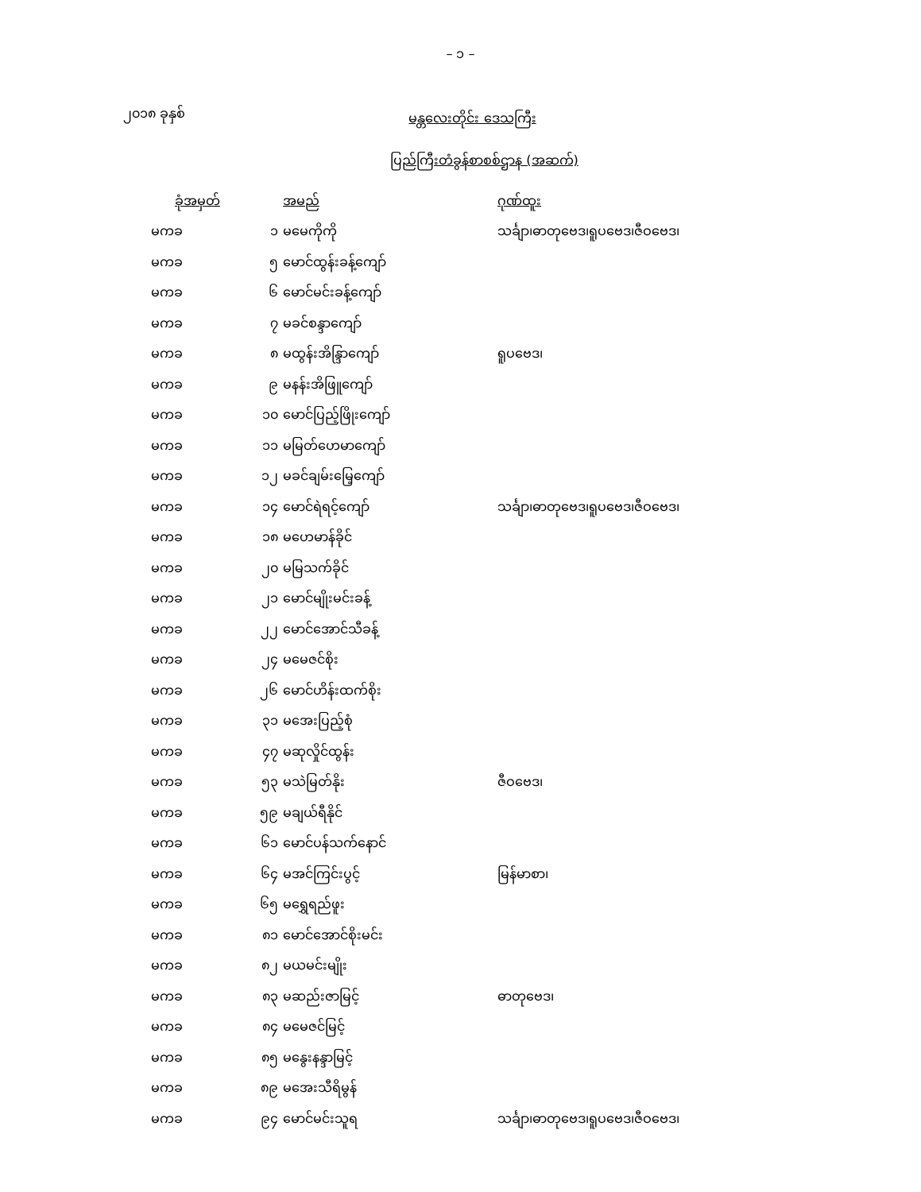– ၁ –
၂၀၁၈ ခုနှစ်
မန္တလေးတိုင်း ဒေသကြီး
ပြည်ကြီးတံခွန်စာစစ်ဌာန (အဆက်)
| ခုံအမှတ် | | အမည် | ဂုဏ်ထူး |
| --- | --- | --- | --- |
| မကခ | ၁ | မမေကိုကို | သင်္ချာ၊ဓာတုဗေဒ၊ရူပဗေဒ၊ဇီဝဗေဒ၊ |
| မကခ | ၅ | မောင်ထွန်းခန့်ကျော် | |
| မကခ | ၆ | မောင်မင်းခန့်ကျော် | |
| မကခ | ၇ | မခင်စန္ဒာကျော် | |
| မကခ | ၈ | မထွန်းအိန္ဒြာကျော် | ရူပဗေဒ၊ |
| မကခ | ၉ | မနန်းအိဖြူကျော် | |
| မကခ | ၁၀ | မောင်ပြည့်ဖြိုးကျော် | |
| မကခ | ၁၁ | မမြတ်ဟေမာကျော် | |
| မကခ | ၁၂ | မခင်ချမ်းမြေ့ကျော် | |
| မကခ | ၁၄ | မောင်ရဲရင့်ကျော် | သင်္ချာ၊ဓာတုဗေဒ၊ရူပဗေဒ၊ဇီဝဗေဒ၊ |
| မကခ | ၁၈ | မဟေမာန်ခိုင် | |
| မကခ | ၂၀ | မမြသက်ခိုင် | |
| မကခ | ၂၁ | မောင်မျိုးမင်းခန့် | |
| မကခ | ၂၂ | မောင်အောင်သီခန့် | |
| မကခ | ၂၄ | မမေဇင်စိုး | |
| မကခ | ၂၆ | မောင်ဟိန်းထက်စိုး | |
| မကခ | ၃၁ | မအေးပြည့်စုံ | |
| မကခ | ၄၇ | မဆုလှိုင်ထွန်း | |
| မကခ | ၅၃ | မသဲမြတ်နိုး | ဇီဝဗေဒ၊ |
| မကခ | ၅၉ | မချယ်ရီနိုင် | |
| မကခ | ၆၁ | မောင်ပန်သက်နောင် | |
| မကခ | ၆၄ | မအင်ကြင်းပွင့် | မြန်မာစာ၊ |
| မကခ | ၆၅ | မရွှေရည်ဖူး | |
| မကခ | ၈၁ | မောင်အောင်စိုးမင်း | |
| မကခ | ၈၂ | မယမင်းမျိုး | |
| မကခ | ၈၃ | မဆည်းဇာမြင့် | ဓာတုဗေဒ၊ |
| မကခ | ၈၄ | မမေဇင်မြင့် | |
| မကခ | ၈၅ | မနွေးနန္ဒာမြင့် | |
| မကခ | ၈၉ | မအေးသီရိမွန် | |
| မကခ | ၉၄ | မောင်မင်းသူရ | သင်္ချာ၊ဓာတုဗေဒ၊ရူပဗေဒ၊ဇီဝဗေဒ၊ |